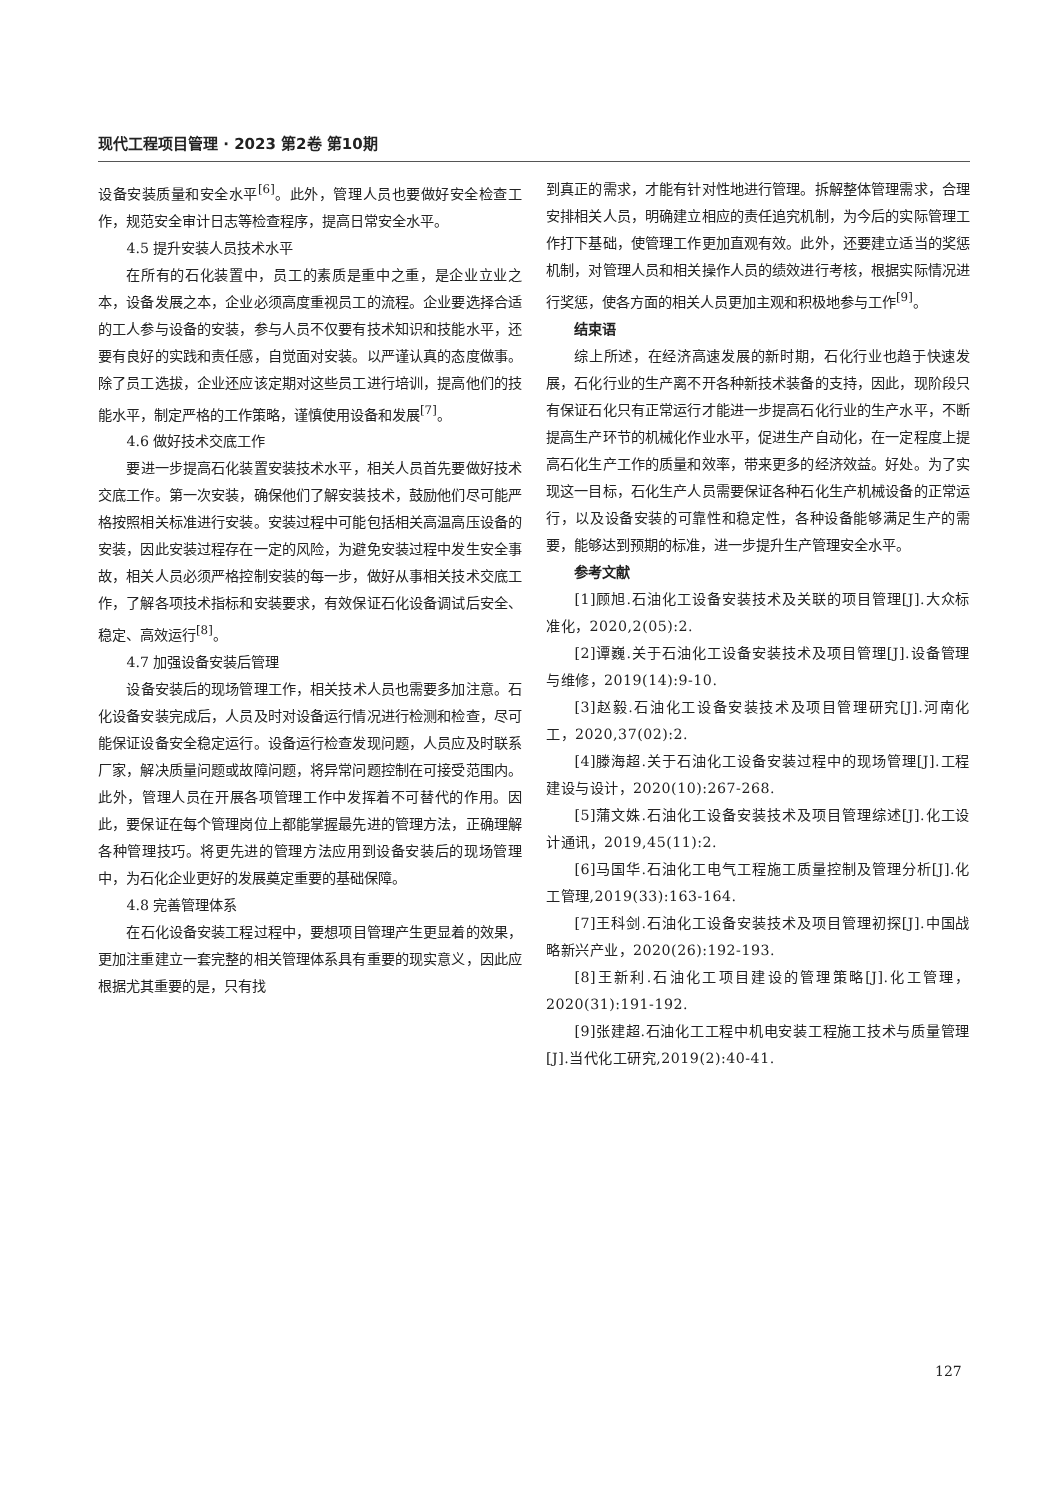现代工程项目管理 · 2023 第2卷 第10期
设备安装质量和安全水平<sup>[6]</sup>。此外，管理人员也要做好安全检查工作，规范安全审计日志等检查程序，提高日常安全水平。
4.5 提升安装人员技术水平
在所有的石化装置中，员工的素质是重中之重，是企业立业之本，设备发展之本，企业必须高度重视员工的流程。企业要选择合适的工人参与设备的安装，参与人员不仅要有技术知识和技能水平，还要有良好的实践和责任感，自觉面对安装。以严谨认真的态度做事。除了员工选拔，企业还应该定期对这些员工进行培训，提高他们的技能水平，制定严格的工作策略，谨慎使用设备和发展<sup>[7]</sup>。
4.6 做好技术交底工作
要进一步提高石化装置安装技术水平，相关人员首先要做好技术交底工作。第一次安装，确保他们了解安装技术，鼓励他们尽可能严格按照相关标准进行安装。安装过程中可能包括相关高温高压设备的安装，因此安装过程存在一定的风险，为避免安装过程中发生安全事故，相关人员必须严格控制安装的每一步，做好从事相关技术交底工作，了解各项技术指标和安装要求，有效保证石化设备调试后安全、稳定、高效运行<sup>[8]</sup>。
4.7 加强设备安装后管理
设备安装后的现场管理工作，相关技术人员也需要多加注意。石化设备安装完成后，人员及时对设备运行情况进行检测和检查，尽可能保证设备安全稳定运行。设备运行检查发现问题，人员应及时联系厂家，解决质量问题或故障问题，将异常问题控制在可接受范围内。此外，管理人员在开展各项管理工作中发挥着不可替代的作用。因此，要保证在每个管理岗位上都能掌握最先进的管理方法，正确理解各种管理技巧。将更先进的管理方法应用到设备安装后的现场管理中，为石化企业更好的发展奠定重要的基础保障。
4.8 完善管理体系
在石化设备安装工程过程中，要想项目管理产生更显着的效果，更加注重建立一套完整的相关管理体系具有重要的现实意义，因此应根据尤其重要的是，只有找
到真正的需求，才能有针对性地进行管理。拆解整体管理需求，合理安排相关人员，明确建立相应的责任追究机制，为今后的实际管理工作打下基础，使管理工作更加直观有效。此外，还要建立适当的奖惩机制，对管理人员和相关操作人员的绩效进行考核，根据实际情况进行奖惩，使各方面的相关人员更加主观和积极地参与工作<sup>[9]</sup>。
结束语
综上所述，在经济高速发展的新时期，石化行业也趋于快速发展，石化行业的生产离不开各种新技术装备的支持，因此，现阶段只有保证石化只有正常运行才能进一步提高石化行业的生产水平，不断提高生产环节的机械化作业水平，促进生产自动化，在一定程度上提高石化生产工作的质量和效率，带来更多的经济效益。好处。为了实现这一目标，石化生产人员需要保证各种石化生产机械设备的正常运行，以及设备安装的可靠性和稳定性，各种设备能够满足生产的需要，能够达到预期的标准，进一步提升生产管理安全水平。
参考文献
[1]顾旭.石油化工设备安装技术及关联的项目管理[J].大众标准化，2020,2(05):2.
[2]谭巍.关于石油化工设备安装技术及项目管理[J].设备管理与维修，2019(14):9-10.
[3]赵毅.石油化工设备安装技术及项目管理研究[J].河南化工，2020,37(02):2.
[4]滕海超.关于石油化工设备安装过程中的现场管理[J].工程建设与设计，2020(10):267-268.
[5]蒲文姝.石油化工设备安装技术及项目管理综述[J].化工设计通讯，2019,45(11):2.
[6]马国华.石油化工电气工程施工质量控制及管理分析[J].化工管理,2019(33):163-164.
[7]王科剑.石油化工设备安装技术及项目管理初探[J].中国战略新兴产业，2020(26):192-193.
[8]王新利.石油化工项目建设的管理策略[J].化工管理，2020(31):191-192.
[9]张建超.石油化工工程中机电安装工程施工技术与质量管理[J].当代化工研究,2019(2):40-41.
127